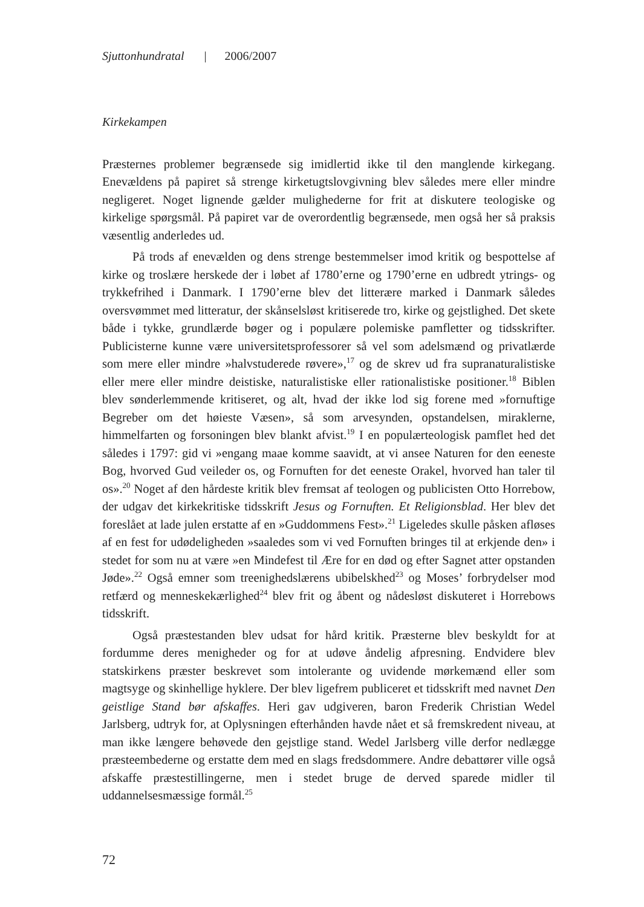Sjuttonhundratal | 2006/2007
Kirkekampen
Præsternes problemer begrænsede sig imidlertid ikke til den manglende kirkegang. Enevældens på papiret så strenge kirketugtslovgivning blev således mere eller mindre negligeret. Noget lignende gælder mulighederne for frit at diskutere teologiske og kirkelige spørgsmål. På papiret var de overordentlig begrænsede, men også her så praksis væsentlig anderledes ud.
På trods af enevælden og dens strenge bestemmelser imod kritik og bespottelse af kirke og troslære herskede der i løbet af 1780’erne og 1790’erne en udbredt ytrings- og trykkefrihed i Danmark. I 1790’erne blev det litterære marked i Danmark således oversvømmet med litteratur, der skånselsløst kritiserede tro, kirke og gejstlighed. Det skete både i tykke, grundlærde bøger og i populære polemiske pamfletter og tidsskrifter. Publicisterne kunne være universitetsprofessorer så vel som adelsmænd og privatlærde som mere eller mindre »halvstuderede røvere»,<sup>17</sup> og de skrev ud fra supranaturalistiske eller mere eller mindre deistiske, naturalistiske eller rationalistiske positioner.<sup>18</sup> Biblen blev sønderlemmende kritiseret, og alt, hvad der ikke lod sig forene med »fornuftige Begreber om det høieste Væsen», så som arvesynden, opstandelsen, miraklerne, himmelfarten og forsoningen blev blankt afvist.<sup>19</sup> I en populærteologisk pamflet hed det således i 1797: gid vi »engang maae komme saavidt, at vi ansee Naturen for den eeneste Bog, hvorved Gud veileder os, og Fornuften for det eeneste Orakel, hvorved han taler til os».<sup>20</sup> Noget af den hårdeste kritik blev fremsat af teologen og publicisten Otto Horrebow, der udgav det kirkekritiske tidsskrift Jesus og Fornuften. Et Religionsblad. Her blev det foreslået at lade julen erstatte af en »Guddommens Fest».<sup>21</sup> Ligeledes skulle påsken afløses af en fest for udødeligheden »saaledes som vi ved Fornuften bringes til at erkjende den» i stedet for som nu at være »en Mindefest til Ære for en død og efter Sagnet atter opstanden Jøde».<sup>22</sup> Også emner som treenighedslærens ubibelskhed<sup>23</sup> og Moses’ forbrydelser mod retfærd og menneskekærlighed<sup>24</sup> blev frit og åbent og nådesløst diskuteret i Horrebows tidsskrift.
Også præstestanden blev udsat for hård kritik. Præsterne blev beskyldt for at fordumme deres menigheder og for at udøve åndelig afpresning. Endvidere blev statskirkens præster beskrevet som intolerante og uvidende mørkemænd eller som magtsyge og skinhellige hyklere. Der blev ligefrem publiceret et tidsskrift med navnet Den geistlige Stand bør afskaffes. Heri gav udgiveren, baron Frederik Christian Wedel Jarlsberg, udtryk for, at Oplysningen efterhånden havde nået et så fremskredent niveau, at man ikke længere behøvede den gejstlige stand. Wedel Jarlsberg ville derfor nedlægge præsteembederne og erstatte dem med en slags fredsdommere. Andre debattører ville også afskaffe præstestillingerne, men i stedet bruge de derved sparede midler til uddannelsesmæssige formål.<sup>25</sup>
72